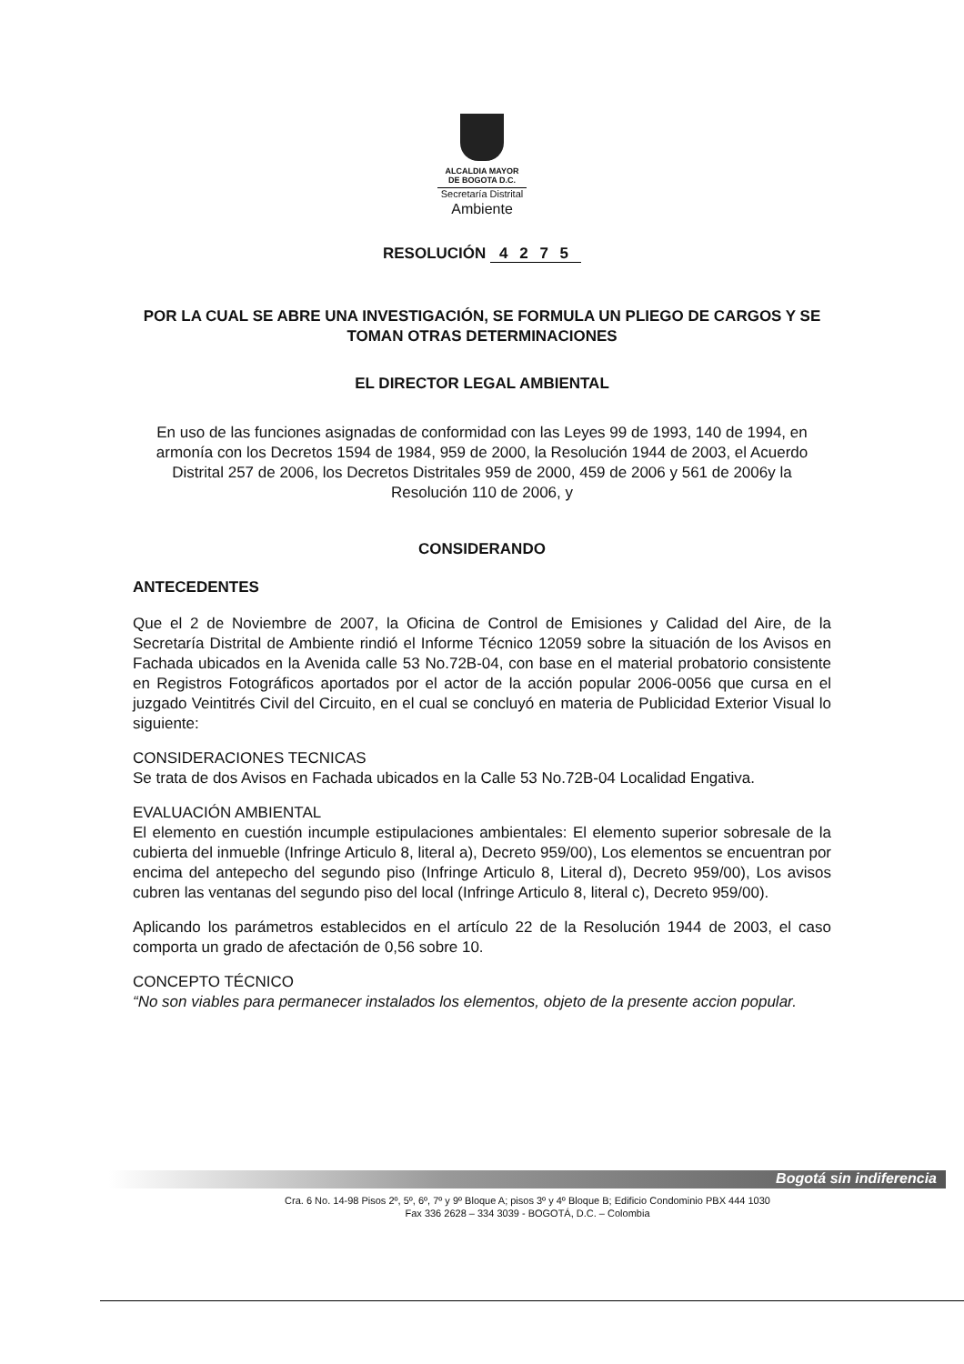ALCALDIA MAYOR
DE BOGOTA D.C.
Secretaría Distrital
Ambiente
RESOLUCIÓN 4 2 7 5
POR LA CUAL SE ABRE UNA INVESTIGACIÓN, SE FORMULA UN PLIEGO DE CARGOS Y SE TOMAN OTRAS DETERMINACIONES
EL DIRECTOR LEGAL AMBIENTAL
En uso de las funciones asignadas de conformidad con las Leyes 99 de 1993, 140 de 1994, en armonía con los Decretos 1594 de 1984, 959 de 2000, la Resolución 1944 de 2003, el Acuerdo Distrital 257 de 2006, los Decretos Distritales 959 de 2000, 459 de 2006 y 561 de 2006y la Resolución 110 de 2006, y
CONSIDERANDO
ANTECEDENTES
Que el 2 de Noviembre de 2007, la Oficina de Control de Emisiones y Calidad del Aire, de la Secretaría Distrital de Ambiente rindió el Informe Técnico 12059 sobre la situación de los Avisos en Fachada ubicados en la Avenida calle 53 No.72B-04, con base en el material probatorio consistente en Registros Fotográficos aportados por el actor de la acción popular 2006-0056 que cursa en el juzgado Veintitrés Civil del Circuito, en el cual se concluyó en materia de Publicidad Exterior Visual lo siguiente:
CONSIDERACIONES TECNICAS
Se trata de dos Avisos en Fachada ubicados en la Calle 53 No.72B-04 Localidad Engativa.
EVALUACIÓN AMBIENTAL
El elemento en cuestión incumple estipulaciones ambientales: El elemento superior sobresale de la cubierta del inmueble (Infringe Articulo 8, literal a), Decreto 959/00), Los elementos se encuentran por encima del antepecho del segundo piso (Infringe Articulo 8, Literal d), Decreto 959/00), Los avisos cubren las ventanas del segundo piso del local (Infringe Articulo 8, literal c), Decreto 959/00).
Aplicando los parámetros establecidos en el artículo 22 de la Resolución 1944 de 2003, el caso comporta un grado de afectación de 0,56 sobre 10.
CONCEPTO TÉCNICO
“No son viables para permanecer instalados los elementos, objeto de la presente accion popular.
Bogotá sin indiferencia
Cra. 6 No. 14-98 Pisos 2º, 5º, 6º, 7º y 9º Bloque A; pisos 3º y 4º Bloque B; Edificio Condominio PBX 444 1030
Fax 336 2628 – 334 3039 - BOGOTÁ, D.C. – Colombia